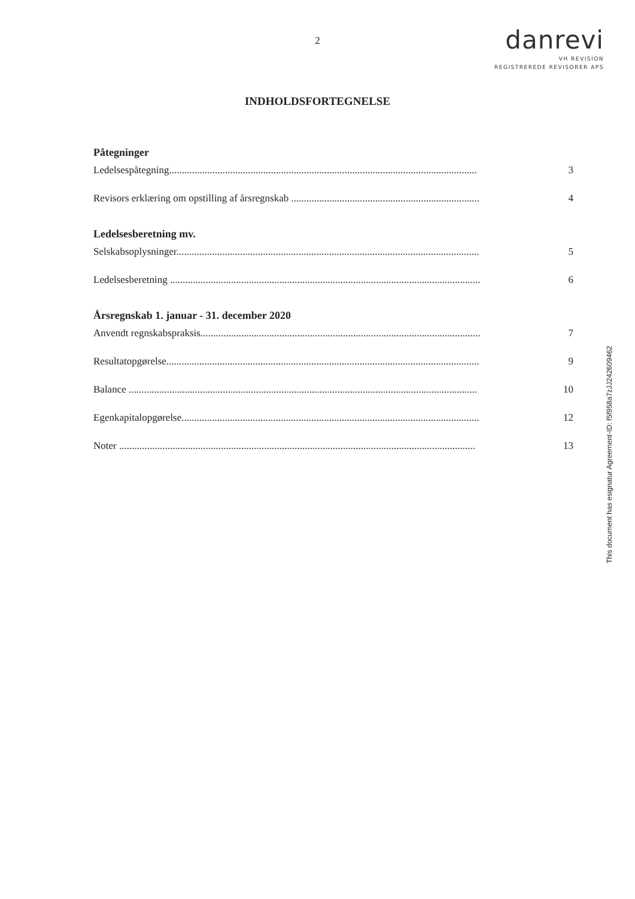2
danrevi
VH REVISION
REGISTREREDE REVISORER APS
INDHOLDSFORTEGNELSE
Påtegninger
Ledelsespåtegning......................................................................................................................... 3
Revisors erklæring om opstilling af årsregnskab .......................................................................... 4
Ledelsesberetning mv.
Selskabsoplysninger....................................................................................................................... 5
Ledelsesberetning .......................................................................................................................... 6
Årsregnskab 1. januar - 31. december 2020
Anvendt regnskabspraksis.............................................................................................................. 7
Resultatopgørelse........................................................................................................................... 9
Balance ......................................................................................................................................... 10
Egenkapitalopgørelse..................................................................................................................... 12
Noter ............................................................................................................................................ 13
This document has esignatur Agreement-ID: f5f958a7zJJ242609462